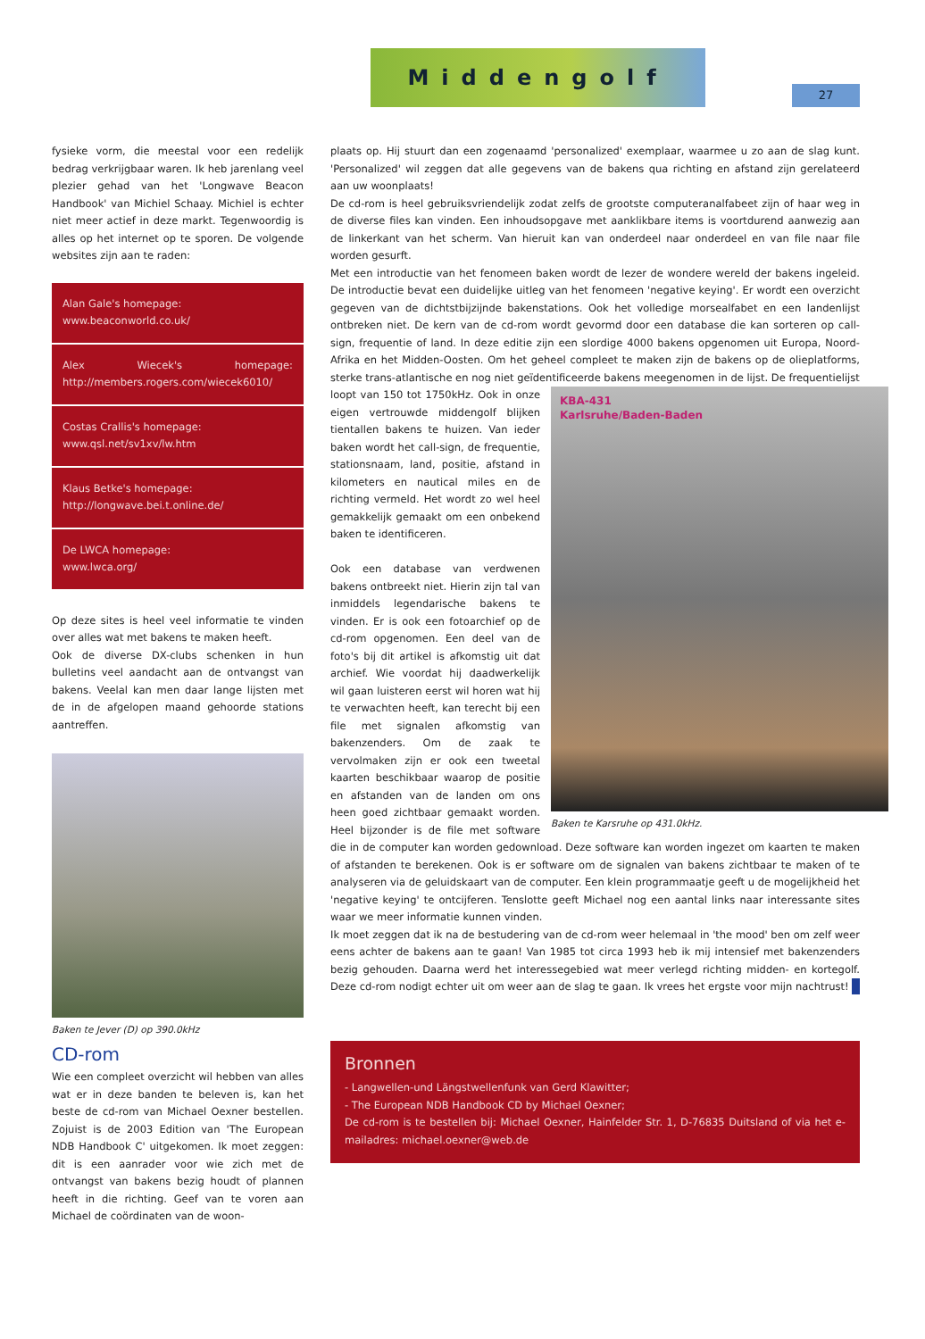Middengolf
27
fysieke vorm, die meestal voor een redelijk bedrag verkrijgbaar waren. Ik heb jarenlang veel plezier gehad van het 'Longwave Beacon Handbook' van Michiel Schaay. Michiel is echter niet meer actief in deze markt. Tegenwoordig is alles op het internet op te sporen. De volgende websites zijn aan te raden:
Alan Gale's homepage:
www.beaconworld.co.uk/
Alex Wiecek's homepage: http://members.rogers.com/wiecek6010/
Costas Crallis's homepage:
www.qsl.net/sv1xv/lw.htm
Klaus Betke's homepage:
http://longwave.bei.t.online.de/
De LWCA homepage:
www.lwca.org/
Op deze sites is heel veel informatie te vinden over alles wat met bakens te maken heeft.
Ook de diverse DX-clubs schenken in hun bulletins veel aandacht aan de ontvangst van bakens. Veelal kan men daar lange lijsten met de in de afgelopen maand gehoorde stations aantreffen.
Baken te Jever (D) op 390.0kHz
CD-rom
Wie een compleet overzicht wil hebben van alles wat er in deze banden te beleven is, kan het beste de cd-rom van Michael Oexner bestellen. Zojuist is de 2003 Edition van 'The European NDB Handbook C' uitgekomen. Ik moet zeggen: dit is een aanrader voor wie zich met de ontvangst van bakens bezig houdt of plannen heeft in die richting. Geef van te voren aan Michael de coördinaten van de woon-
plaats op. Hij stuurt dan een zogenaamd 'personalized' exemplaar, waarmee u zo aan de slag kunt. 'Personalized' wil zeggen dat alle gegevens van de bakens qua richting en afstand zijn gerelateerd aan uw woonplaats!
De cd-rom is heel gebruiksvriendelijk zodat zelfs de grootste computeranalfabeet zijn of haar weg in de diverse files kan vinden. Een inhoudsopgave met aanklikbare items is voortdurend aanwezig aan de linkerkant van het scherm. Van hieruit kan van onderdeel naar onderdeel en van file naar file worden gesurft.
Met een introductie van het fenomeen baken wordt de lezer de wondere wereld der bakens ingeleid. De introductie bevat een duidelijke uitleg van het fenomeen 'negative keying'. Er wordt een overzicht gegeven van de dichtstbijzijnde bakenstations. Ook het volledige morsealfabet en een landenlijst ontbreken niet. De kern van de cd-rom wordt gevormd door een database die kan sorteren op call-sign, frequentie of land. In deze editie zijn een slordige 4000 bakens opgenomen uit Europa, Noord-Afrika en het Midden-Oosten. Om het geheel compleet te maken zijn de bakens op de olieplatforms, sterke trans-atlantische en nog niet geïdentificeerde bakens meegenomen in de lijst. De frequentielijst
KBA-431
Karlsruhe/Baden-Baden
Baken te Karsruhe op 431.0kHz.
loopt van 150 tot 1750kHz. Ook in onze eigen vertrouwde middengolf blijken tientallen bakens te huizen. Van ieder baken wordt het call-sign, de frequentie, stationsnaam, land, positie, afstand in kilometers en nautical miles en de richting vermeld. Het wordt zo wel heel gemakkelijk gemaakt om een onbekend baken te identificeren.
Ook een database van verdwenen bakens ontbreekt niet. Hierin zijn tal van inmiddels legendarische bakens te vinden. Er is ook een fotoarchief op de cd-rom opgenomen. Een deel van de foto's bij dit artikel is afkomstig uit dat archief. Wie voordat hij daadwerkelijk wil gaan luisteren eerst wil horen wat hij te verwachten heeft, kan terecht bij een file met signalen afkomstig van bakenzenders. Om de zaak te vervolmaken zijn er ook een tweetal kaarten beschikbaar waarop de positie en afstanden van de landen om ons heen goed zichtbaar gemaakt worden. Heel bijzonder is de file met software die in de computer kan worden gedownload. Deze software kan worden ingezet om kaarten te maken of afstanden te berekenen. Ook is er software om de signalen van bakens zichtbaar te maken of te analyseren via de geluidskaart van de computer. Een klein programmaatje geeft u de mogelijkheid het 'negative keying' te ontcijferen. Tenslotte geeft Michael nog een aantal links naar interessante sites waar we meer informatie kunnen vinden.
Ik moet zeggen dat ik na de bestudering van de cd-rom weer helemaal in 'the mood' ben om zelf weer eens achter de bakens aan te gaan! Van 1985 tot circa 1993 heb ik mij intensief met bakenzenders bezig gehouden. Daarna werd het interessegebied wat meer verlegd richting midden- en kortegolf. Deze cd-rom nodigt echter uit om weer aan de slag te gaan. Ik vrees het ergste voor mijn nachtrust!
Bronnen
- Langwellen-und Längstwellenfunk van Gerd Klawitter;
- The European NDB Handbook CD by Michael Oexner;
De cd-rom is te bestellen bij: Michael Oexner, Hainfelder Str. 1, D-76835 Duitsland of via het e-mailadres: michael.oexner@web.de